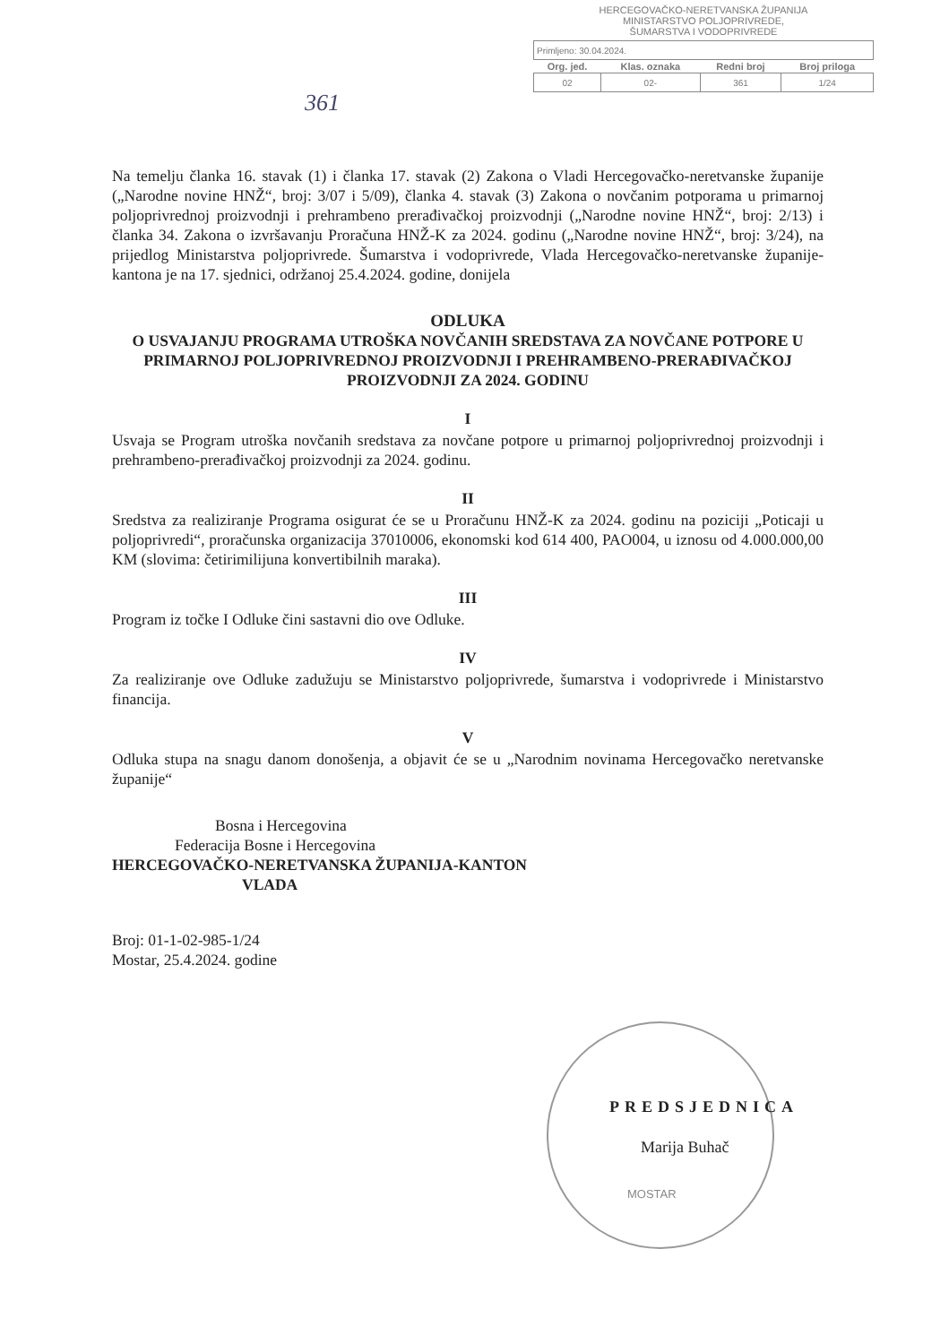361
HERCEGOVAČKO-NERETVANSKA ŽUPANIJA
MINISTARSTVO POLJOPRIVREDE,
ŠUMARSTVA I VODOPRIVREDE
| Primljeno: 30.04.2024. | | | |
| Org. jed. | Klas. oznaka | Redni broj | Broj priloga |
| 02 | 02- | 361 | 1/24 |
Na temelju članka 16. stavak (1) i članka 17. stavak (2) Zakona o Vladi Hercegovačko-neretvanske županije („Narodne novine HNŽ“, broj: 3/07 i 5/09), članka 4. stavak (3) Zakona o novčanim potporama u primarnoj poljoprivrednoj proizvodnji i prehrambeno prerađivačkoj proizvodnji („Narodne novine HNŽ“, broj: 2/13) i članka 34. Zakona o izvršavanju Proračuna HNŽ-K za 2024. godinu („Narodne novine HNŽ“, broj: 3/24), na prijedlog Ministarstva poljoprivrede. Šumarstva i vodoprivrede, Vlada Hercegovačko-neretvanske županije-kantona je na 17. sjednici, održanoj 25.4.2024. godine, donijela
ODLUKA
O USVAJANJU PROGRAMA UTROŠKA NOVČANIH SREDSTAVA ZA NOVČANE POTPORE U PRIMARNOJ POLJOPRIVREDNOJ PROIZVODNJI I PREHRAMBENO-PRERAĐIVAČKOJ PROIZVODNJI ZA 2024. GODINU
I
Usvaja se Program utroška novčanih sredstava za novčane potpore u primarnoj poljoprivrednoj proizvodnji i prehrambeno-prerađivačkoj proizvodnji za 2024. godinu.
II
Sredstva za realiziranje Programa osigurat će se u Proračunu HNŽ-K za 2024. godinu na poziciji „Poticaji u poljoprivredi“, proračunska organizacija 37010006, ekonomski kod 614 400, PAO004, u iznosu od 4.000.000,00 KM (slovima: četirimilijuna konvertibilnih maraka).
III
Program iz točke I Odluke čini sastavni dio ove Odluke.
IV
Za realiziranje ove Odluke zadužuju se Ministarstvo poljoprivrede, šumarstva i vodoprivrede i Ministarstvo financija.
V
Odluka stupa na snagu danom donošenja, a objavit će se u „Narodnim novinama Hercegovačko neretvanske županije“
Bosna i Hercegovina
Federacija Bosne i Hercegovina
HERCEGOVAČKO-NERETVANSKA ŽUPANIJA-KANTON
VLADA
Broj: 01-1-02-985-1/24
Mostar, 25.4.2024. godine
PREDSJEDNICA
Marija Buhač
MOSTAR